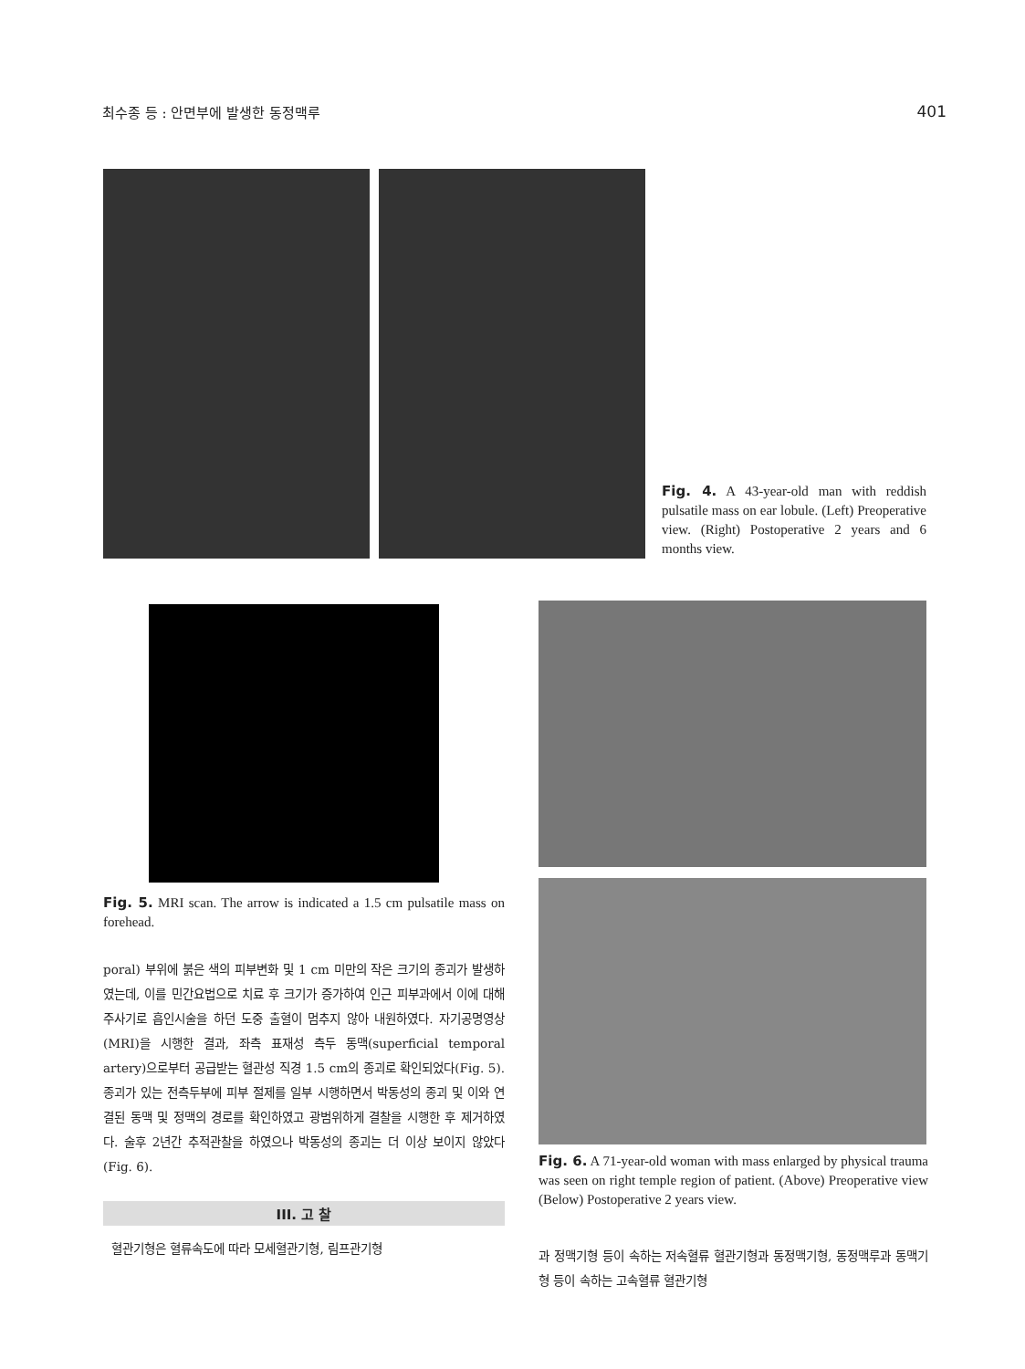최수종 등 : 안면부에 발생한 동정맥루 401
Fig. 4. A 43-year-old man with reddish pulsatile mass on ear lobule. (Left) Preoperative view. (Right) Postoperative 2 years and 6 months view.
Fig. 5. MRI scan. The arrow is indicated a 1.5 cm pulsatile mass on forehead.
poral) 부위에 붉은 색의 피부변화 및 1 cm 미만의 작은 크기의 종괴가 발생하였는데, 이를 민간요법으로 치료 후 크기가 증가하여 인근 피부과에서 이에 대해 주사기로 흡인시술을 하던 도중 출혈이 멈추지 않아 내원하였다. 자기공명영상(MRI)을 시행한 결과, 좌측 표재성 측두 동맥(superficial temporal artery)으로부터 공급받는 혈관성 직경 1.5 cm의 종괴로 확인되었다(Fig. 5). 종괴가 있는 전측두부에 피부 절제를 일부 시행하면서 박동성의 종괴 및 이와 연결된 동맥 및 정맥의 경로를 확인하였고 광범위하게 결찰을 시행한 후 제거하였다. 술후 2년간 추적관찰을 하였으나 박동성의 종괴는 더 이상 보이지 않았다(Fig. 6).
III. 고 찰
혈관기형은 혈류속도에 따라 모세혈관기형, 림프관기형
Fig. 6. A 71-year-old woman with mass enlarged by physical trauma was seen on right temple region of patient. (Above) Preoperative view (Below) Postoperative 2 years view.
과 정맥기형 등이 속하는 저속혈류 혈관기형과 동정맥기형, 동정맥루과 동맥기형 등이 속하는 고속혈류 혈관기형